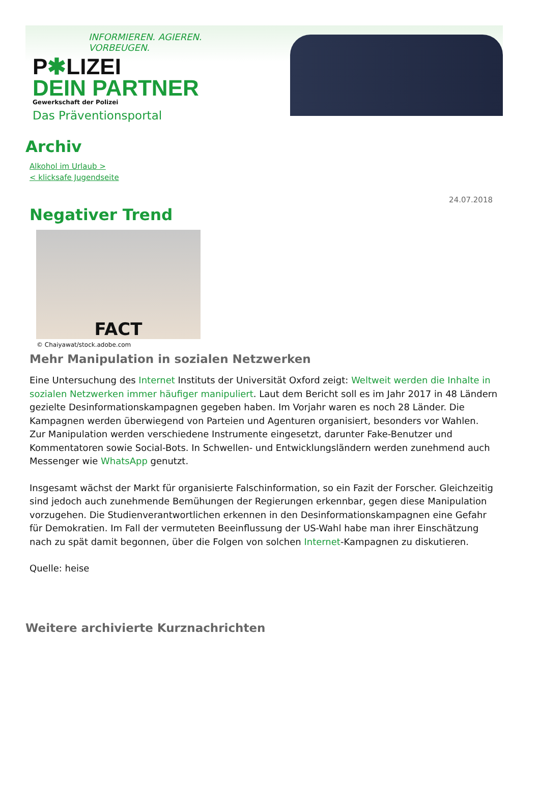INFORMIEREN. AGIEREN. VORBEUGEN.
P✱LIZEI
DEIN PARTNER
Gewerkschaft der Polizei
Das Präventionsportal
Archiv
Alkohol im Urlaub >
< klicksafe Jugendseite
24.07.2018
Negativer Trend
FACT
© Chaiyawat/stock.adobe.com
Mehr Manipulation in sozialen Netzwerken
Eine Untersuchung des Internet Instituts der Universität Oxford zeigt: Weltweit werden die Inhalte in sozialen Netzwerken immer häufiger manipuliert. Laut dem Bericht soll es im Jahr 2017 in 48 Ländern gezielte Desinformationskampagnen gegeben haben. Im Vorjahr waren es noch 28 Länder. Die Kampagnen werden überwiegend von Parteien und Agenturen organisiert, besonders vor Wahlen.
Zur Manipulation werden verschiedene Instrumente eingesetzt, darunter Fake-Benutzer und Kommentatoren sowie Social-Bots. In Schwellen- und Entwicklungsländern werden zunehmend auch Messenger wie WhatsApp genutzt.
Insgesamt wächst der Markt für organisierte Falschinformation, so ein Fazit der Forscher. Gleichzeitig sind jedoch auch zunehmende Bemühungen der Regierungen erkennbar, gegen diese Manipulation vorzugehen. Die Studienverantwortlichen erkennen in den Desinformationskampagnen eine Gefahr für Demokratien. Im Fall der vermuteten Beeinflussung der US-Wahl habe man ihrer Einschätzung nach zu spät damit begonnen, über die Folgen von solchen Internet-Kampagnen zu diskutieren.
Quelle: heise
Weitere archivierte Kurznachrichten